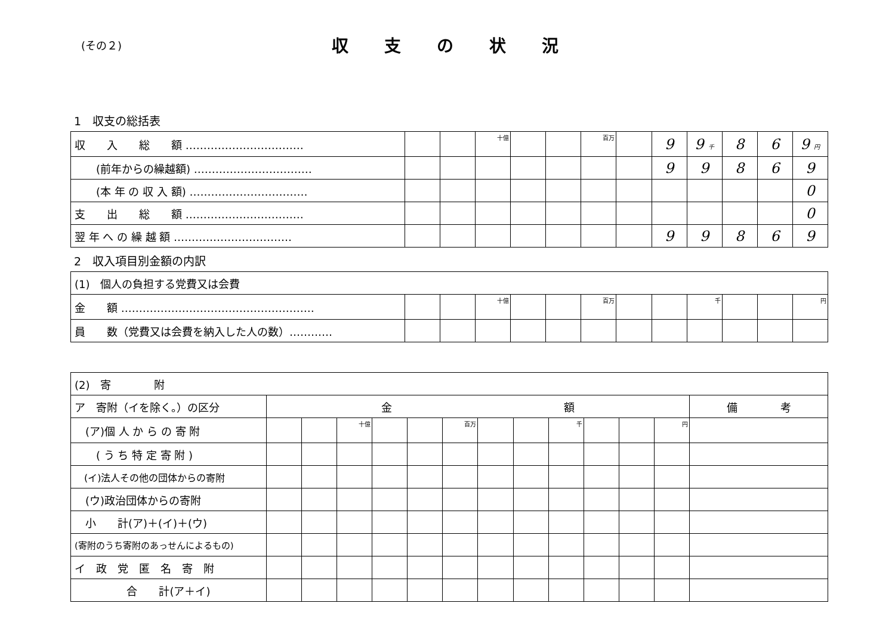(その２)
収支の状況
1　収支の総括表
| 収 入 総 額 …………………………… | | | 十億 | | | 百万 | | 9 | 9 千 | 8 | 6 | 9 円 |
| (前年からの繰越額) …………………………… | | | | | | | | 9 | 9 | 8 | 6 | 9 |
| (本 年 の 収 入 額) …………………………… | | | | | | | | | | | | 0 |
| 支 出 総 額 …………………………… | | | | | | | | | | | | 0 |
| 翌 年 へ の 繰 越 額 …………………………… | | | | | | | | 9 | 9 | 8 | 6 | 9 |
2　収入項目別金額の内訳
| (1) 個人の負担する党費又は会費 | | | | | | | | | | | | |
| 金 額 ……………………………………………… | | | 十億 | | | 百万 | | | 千 | | | 円 |
| 員 数（党費又は会費を納入した人の数）………… | | | | | | | | | | | | |
| (2) 寄 附 | | | | | | | | | | | | | |
| ア 寄附（イを除く。）の区分 | 金 額 | | | | | | | | | | | | 備 考 |
| (ア)個 人 か ら の 寄 附 | | | 十億 | | | 百万 | | | 千 | | | 円 | |
| ( う ち 特 定 寄 附 ) | | | | | | | | | | | | | |
| (イ)法人その他の団体からの寄附 | | | | | | | | | | | | | |
| (ウ)政治団体からの寄附 | | | | | | | | | | | | | |
| 小 計(ア)＋(イ)＋(ウ) | | | | | | | | | | | | | |
| (寄附のうち寄附のあっせんによるもの) | | | | | | | | | | | | | |
| イ 政 党 匿 名 寄 附 | | | | | | | | | | | | | |
| 合 計(ア＋イ) | | | | | | | | | | | | | |